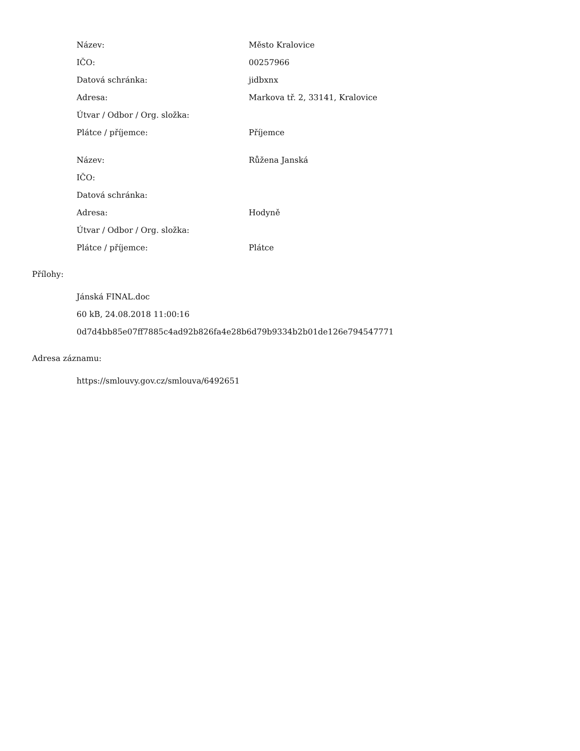| Název: | Město Kralovice |
| IČO: | 00257966 |
| Datová schránka: | jidbxnx |
| Adresa: | Markova tř. 2, 33141, Kralovice |
| Útvar / Odbor / Org. složka: | |
| Plátce / příjemce: | Příjemce |
| Název: | Růžena Janská |
| IČO: | |
| Datová schránka: | |
| Adresa: | Hodyně |
| Útvar / Odbor / Org. složka: | |
| Plátce / příjemce: | Plátce |
Přílohy:
Jánská FINAL.doc
60 kB, 24.08.2018 11:00:16
0d7d4bb85e07ff7885c4ad92b826fa4e28b6d79b9334b2b01de126e794547771
Adresa záznamu:
https://smlouvy.gov.cz/smlouva/6492651